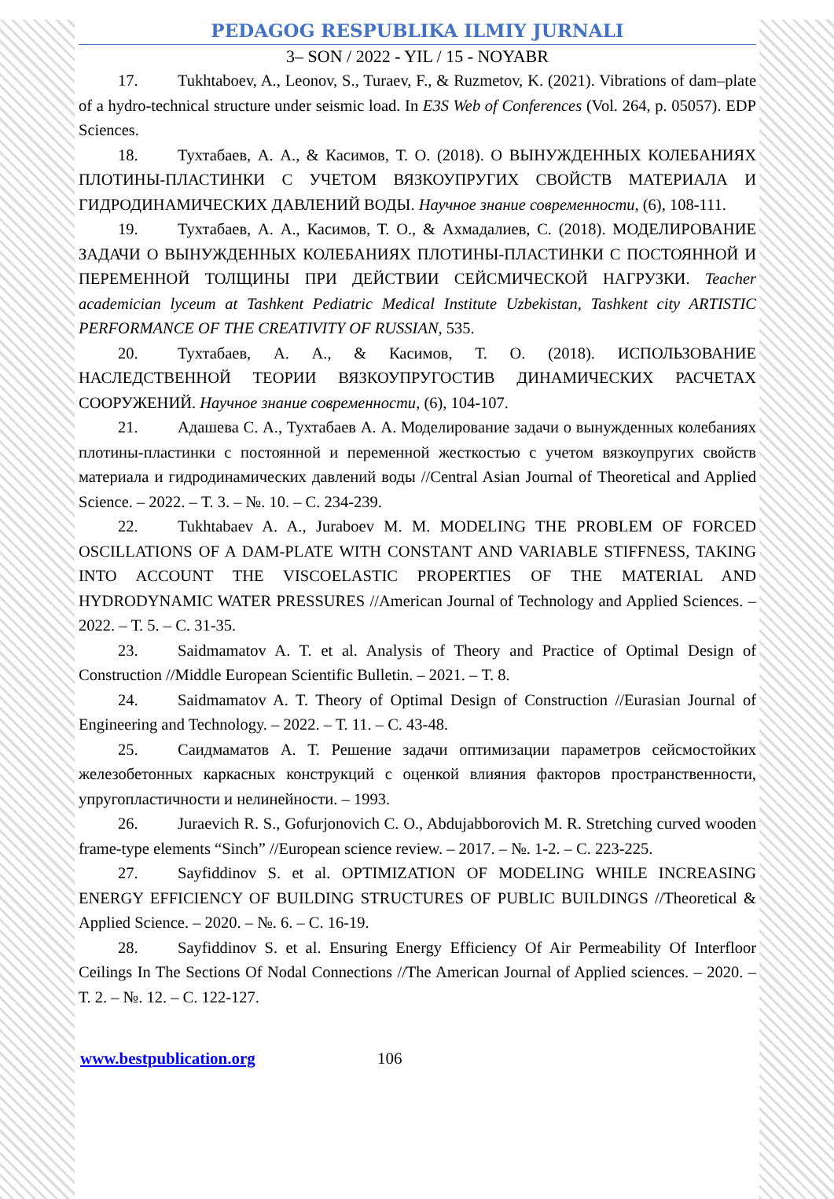PEDAGOG RESPUBLIKA ILMIY JURNALI
3– SON / 2022 - YIL / 15 - NOYABR
17. Tukhtaboev, A., Leonov, S., Turaev, F., & Ruzmetov, K. (2021). Vibrations of dam–plate of a hydro-technical structure under seismic load. In E3S Web of Conferences (Vol. 264, p. 05057). EDP Sciences.
18. Тухтабаев, А. А., & Касимов, Т. О. (2018). О ВЫНУЖДЕННЫХ КОЛЕБАНИЯХ ПЛОТИНЫ-ПЛАСТИНКИ С УЧЕТОМ ВЯЗКОУПРУГИХ СВОЙСТВ МАТЕРИАЛА И ГИДРОДИНАМИЧЕСКИХ ДАВЛЕНИЙ ВОДЫ. Научное знание современности, (6), 108-111.
19. Тухтабаев, А. А., Касимов, Т. О., & Ахмадалиев, С. (2018). МОДЕЛИРОВАНИЕ ЗАДАЧИ О ВЫНУЖДЕННЫХ КОЛЕБАНИЯХ ПЛОТИНЫ-ПЛАСТИНКИ С ПОСТОЯННОЙ И ПЕРЕМЕННОЙ ТОЛЩИНЫ ПРИ ДЕЙСТВИИ СЕЙСМИЧЕСКОЙ НАГРУЗКИ. Teacher academician lyceum at Tashkent Pediatric Medical Institute Uzbekistan, Tashkent city ARTISTIC PERFORMANCE OF THE CREATIVITY OF RUSSIAN, 535.
20. Тухтабаев, А. А., & Касимов, Т. О. (2018). ИСПОЛЬЗОВАНИЕ НАСЛЕДСТВЕННОЙ ТЕОРИИ ВЯЗКОУПРУГОСТИВ ДИНАМИЧЕСКИХ РАСЧЕТАХ СООРУЖЕНИЙ. Научное знание современности, (6), 104-107.
21. Адашева С. А., Тухтабаев А. А. Моделирование задачи о вынужденных колебаниях плотины-пластинки с постоянной и переменной жесткостью с учетом вязкоупругих свойств материала и гидродинамических давлений воды //Central Asian Journal of Theoretical and Applied Science. – 2022. – Т. 3. – №. 10. – С. 234-239.
22. Tukhtabaev A. A., Juraboev M. M. MODELING THE PROBLEM OF FORCED OSCILLATIONS OF A DAM-PLATE WITH CONSTANT AND VARIABLE STIFFNESS, TAKING INTO ACCOUNT THE VISCOELASTIC PROPERTIES OF THE MATERIAL AND HYDRODYNAMIC WATER PRESSURES //American Journal of Technology and Applied Sciences. – 2022. – Т. 5. – С. 31-35.
23. Saidmamatov A. T. et al. Analysis of Theory and Practice of Optimal Design of Construction //Middle European Scientific Bulletin. – 2021. – Т. 8.
24. Saidmamatov A. T. Theory of Optimal Design of Construction //Eurasian Journal of Engineering and Technology. – 2022. – Т. 11. – С. 43-48.
25. Саидмаматов А. Т. Решение задачи оптимизации параметров сейсмостойких железобетонных каркасных конструкций с оценкой влияния факторов пространственности, упругопластичности и нелинейности. – 1993.
26. Juraevich R. S., Gofurjonovich C. O., Abdujabborovich M. R. Stretching curved wooden frame-type elements “Sinch” //European science review. – 2017. – №. 1-2. – С. 223-225.
27. Sayfiddinov S. et al. OPTIMIZATION OF MODELING WHILE INCREASING ENERGY EFFICIENCY OF BUILDING STRUCTURES OF PUBLIC BUILDINGS //Theoretical & Applied Science. – 2020. – №. 6. – С. 16-19.
28. Sayfiddinov S. et al. Ensuring Energy Efficiency Of Air Permeability Of Interfloor Ceilings In The Sections Of Nodal Connections //The American Journal of Applied sciences. – 2020. – Т. 2. – №. 12. – С. 122-127.
www.bestpublication.org 106